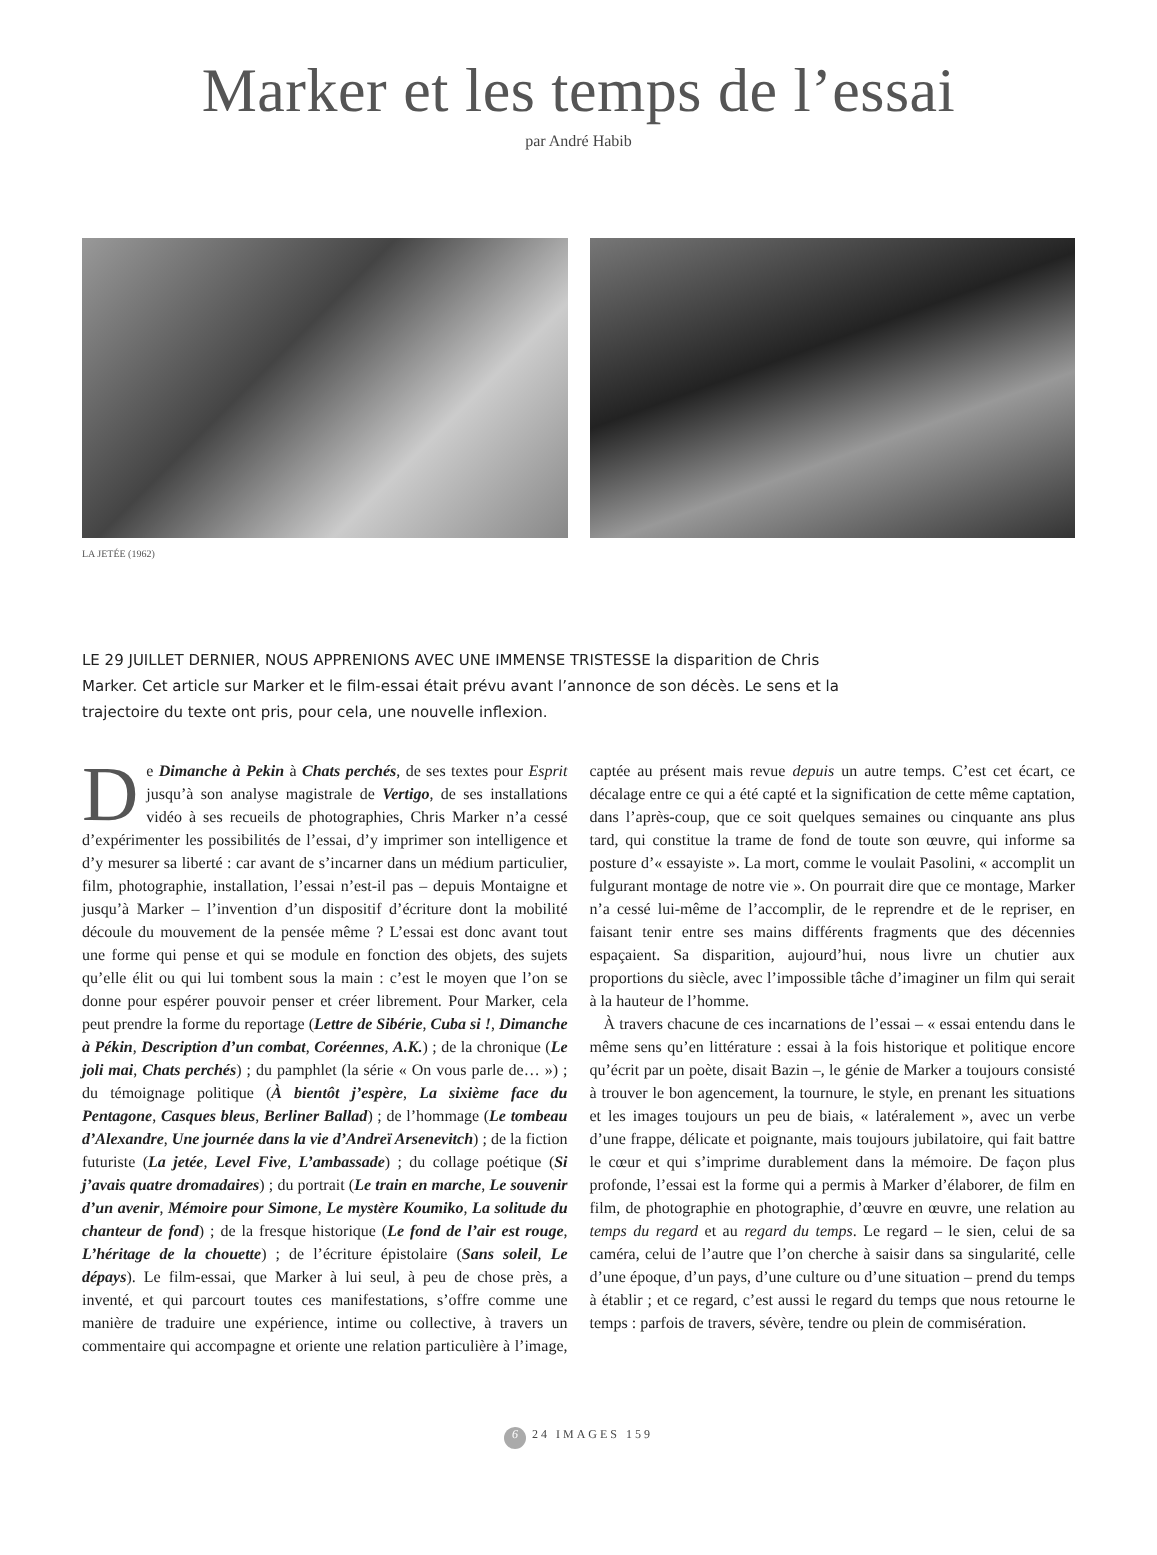Marker et les temps de l’essai
par André Habib
LA JETÉE (1962)
LE 29 JUILLET DERNIER, NOUS APPRENIONS AVEC UNE IMMENSE TRISTESSE la disparition de Chris Marker. Cet article sur Marker et le film-essai était prévu avant l’annonce de son décès. Le sens et la trajectoire du texte ont pris, pour cela, une nouvelle inflexion.
De Dimanche à Pekin à Chats perchés, de ses textes pour Esprit jusqu’à son analyse magistrale de Vertigo, de ses installations vidéo à ses recueils de photographies, Chris Marker n’a cessé d’expérimenter les possibilités de l’essai, d’y imprimer son intelligence et d’y mesurer sa liberté : car avant de s’incarner dans un médium particulier, film, photographie, installation, l’essai n’est-il pas – depuis Montaigne et jusqu’à Marker – l’invention d’un dispositif d’écriture dont la mobilité découle du mouvement de la pensée même ? L’essai est donc avant tout une forme qui pense et qui se module en fonction des objets, des sujets qu’elle élit ou qui lui tombent sous la main : c’est le moyen que l’on se donne pour espérer pouvoir penser et créer librement. Pour Marker, cela peut prendre la forme du reportage (Lettre de Sibérie, Cuba si !, Dimanche à Pékin, Description d’un combat, Coréennes, A.K.) ; de la chronique (Le joli mai, Chats perchés) ; du pamphlet (la série « On vous parle de… ») ; du témoignage politique (À bientôt j’espère, La sixième face du Pentagone, Casques bleus, Berliner Ballad) ; de l’hommage (Le tombeau d’Alexandre, Une journée dans la vie d’Andreï Arsenevitch) ; de la fiction futuriste (La jetée, Level Five, L’ambassade) ; du collage poétique (Si j’avais quatre dromadaires) ; du portrait (Le train en marche, Le souvenir d’un avenir, Mémoire pour Simone, Le mystère Koumiko, La solitude du chanteur de fond) ; de la fresque historique (Le fond de l’air est rouge, L’héritage de la chouette) ; de l’écriture épistolaire (Sans soleil, Le dépays). Le film-essai, que Marker à lui seul, à peu de chose près, a inventé, et qui parcourt toutes ces manifestations, s’offre comme une manière de traduire une expérience, intime ou collective, à travers un commentaire qui accompagne et oriente une relation particulière à l’image, captée au présent mais revue depuis un autre temps. C’est cet écart, ce décalage entre ce qui a été capté et la signification de cette même captation, dans l’après-coup, que ce soit quelques semaines ou cinquante ans plus tard, qui constitue la trame de fond de toute son œuvre, qui informe sa posture d’« essayiste ». La mort, comme le voulait Pasolini, « accomplit un fulgurant montage de notre vie ». On pourrait dire que ce montage, Marker n’a cessé lui-même de l’accomplir, de le reprendre et de le repriser, en faisant tenir entre ses mains différents fragments que des décennies espaçaient. Sa disparition, aujourd’hui, nous livre un chutier aux proportions du siècle, avec l’impossible tâche d’imaginer un film qui serait à la hauteur de l’homme.
À travers chacune de ces incarnations de l’essai – « essai entendu dans le même sens qu’en littérature : essai à la fois historique et politique encore qu’écrit par un poète, disait Bazin –, le génie de Marker a toujours consisté à trouver le bon agencement, la tournure, le style, en prenant les situations et les images toujours un peu de biais, « latéralement », avec un verbe d’une frappe, délicate et poignante, mais toujours jubilatoire, qui fait battre le cœur et qui s’imprime durablement dans la mémoire. De façon plus profonde, l’essai est la forme qui a permis à Marker d’élaborer, de film en film, de photographie en photographie, d’œuvre en œuvre, une relation au temps du regard et au regard du temps. Le regard – le sien, celui de sa caméra, celui de l’autre que l’on cherche à saisir dans sa singularité, celle d’une époque, d’un pays, d’une culture ou d’une situation – prend du temps à établir ; et ce regard, c’est aussi le regard du temps que nous retourne le temps : parfois de travers, sévère, tendre ou plein de commisération.
6 24 IMAGES 159